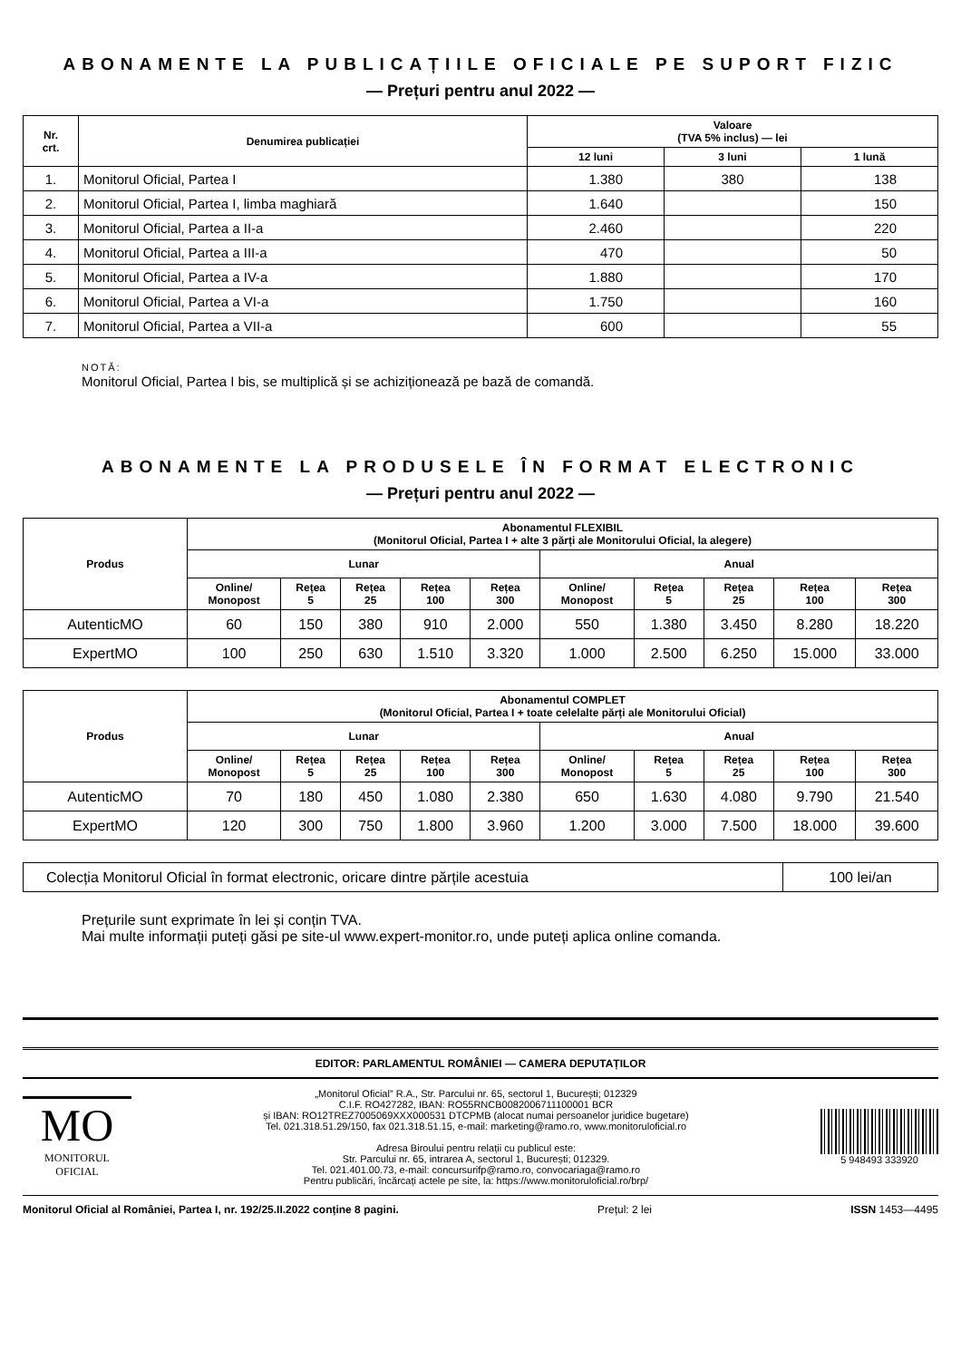ABONAMENTE LA PUBLICAȚIILE OFICIALE PE SUPORT FIZIC
— Prețuri pentru anul 2022 —
| Nr. crt. | Denumirea publicației | Valoare (TVA 5% inclus) — lei | | |
| --- | --- | --- | --- | --- |
| | | 12 luni | 3 luni | 1 lună |
| 1. | Monitorul Oficial, Partea I | 1.380 | 380 | 138 |
| 2. | Monitorul Oficial, Partea I, limba maghiară | 1.640 | | 150 |
| 3. | Monitorul Oficial, Partea a II-a | 2.460 | | 220 |
| 4. | Monitorul Oficial, Partea a III-a | 470 | | 50 |
| 5. | Monitorul Oficial, Partea a IV-a | 1.880 | | 170 |
| 6. | Monitorul Oficial, Partea a VI-a | 1.750 | | 160 |
| 7. | Monitorul Oficial, Partea a VII-a | 600 | | 55 |
NOTĂ:
Monitorul Oficial, Partea I bis, se multiplică și se achiziționează pe bază de comandă.
ABONAMENTE LA PRODUSELE ÎN FORMAT ELECTRONIC
— Prețuri pentru anul 2022 —
| Produs | Abonamentul FLEXIBIL (Monitorul Oficial, Partea I + alte 3 părți ale Monitorului Oficial, la alegere) | | | | | | | | | |
| --- | --- | --- | --- | --- | --- | --- | --- | --- | --- | --- |
| | Lunar | | | | | Anual | | | | |
| | Online/ Monopost | Rețea 5 | Rețea 25 | Rețea 100 | Rețea 300 | Online/ Monopost | Rețea 5 | Rețea 25 | Rețea 100 | Rețea 300 |
| AutenticMO | 60 | 150 | 380 | 910 | 2.000 | 550 | 1.380 | 3.450 | 8.280 | 18.220 |
| ExpertMO | 100 | 250 | 630 | 1.510 | 3.320 | 1.000 | 2.500 | 6.250 | 15.000 | 33.000 |
| Produs | Abonamentul COMPLET (Monitorul Oficial, Partea I + toate celelalte părți ale Monitorului Oficial) | | | | | | | | | |
| --- | --- | --- | --- | --- | --- | --- | --- | --- | --- | --- |
| | Lunar | | | | | Anual | | | | |
| | Online/ Monopost | Rețea 5 | Rețea 25 | Rețea 100 | Rețea 300 | Online/ Monopost | Rețea 5 | Rețea 25 | Rețea 100 | Rețea 300 |
| AutenticMO | 70 | 180 | 450 | 1.080 | 2.380 | 650 | 1.630 | 4.080 | 9.790 | 21.540 |
| ExpertMO | 120 | 300 | 750 | 1.800 | 3.960 | 1.200 | 3.000 | 7.500 | 18.000 | 39.600 |
| Colecția Monitorul Oficial în format electronic, oricare dintre părțile acestuia | 100 lei/an |
Prețurile sunt exprimate în lei și conțin TVA.
Mai multe informații puteți găsi pe site-ul www.expert-monitor.ro, unde puteți aplica online comanda.
EDITOR: PARLAMENTUL ROMÂNIEI — CAMERA DEPUTAȚILOR
MO
MONITORUL
OFICIAL
„Monitorul Oficial” R.A., Str. Parcului nr. 65, sectorul 1, București; 012329
C.I.F. RO427282, IBAN: RO55RNCB0082006711100001 BCR
și IBAN: RO12TREZ7005069XXX000531 DTCPMB (alocat numai persoanelor juridice bugetare)
Tel. 021.318.51.29/150, fax 021.318.51.15, e-mail: marketing@ramo.ro, www.monitoruloficial.ro
Adresa Biroului pentru relații cu publicul este:
Str. Parcului nr. 65, intrarea A, sectorul 1, București; 012329.
Tel. 021.401.00.73, e-mail: concursurifp@ramo.ro, convocariaga@ramo.ro
Pentru publicări, încărcați actele pe site, la: https://www.monitoruloficial.ro/brp/
5 948493 333920
Monitorul Oficial al României, Partea I, nr. 192/25.II.2022 conține 8 pagini. Prețul: 2 lei ISSN 1453—4495